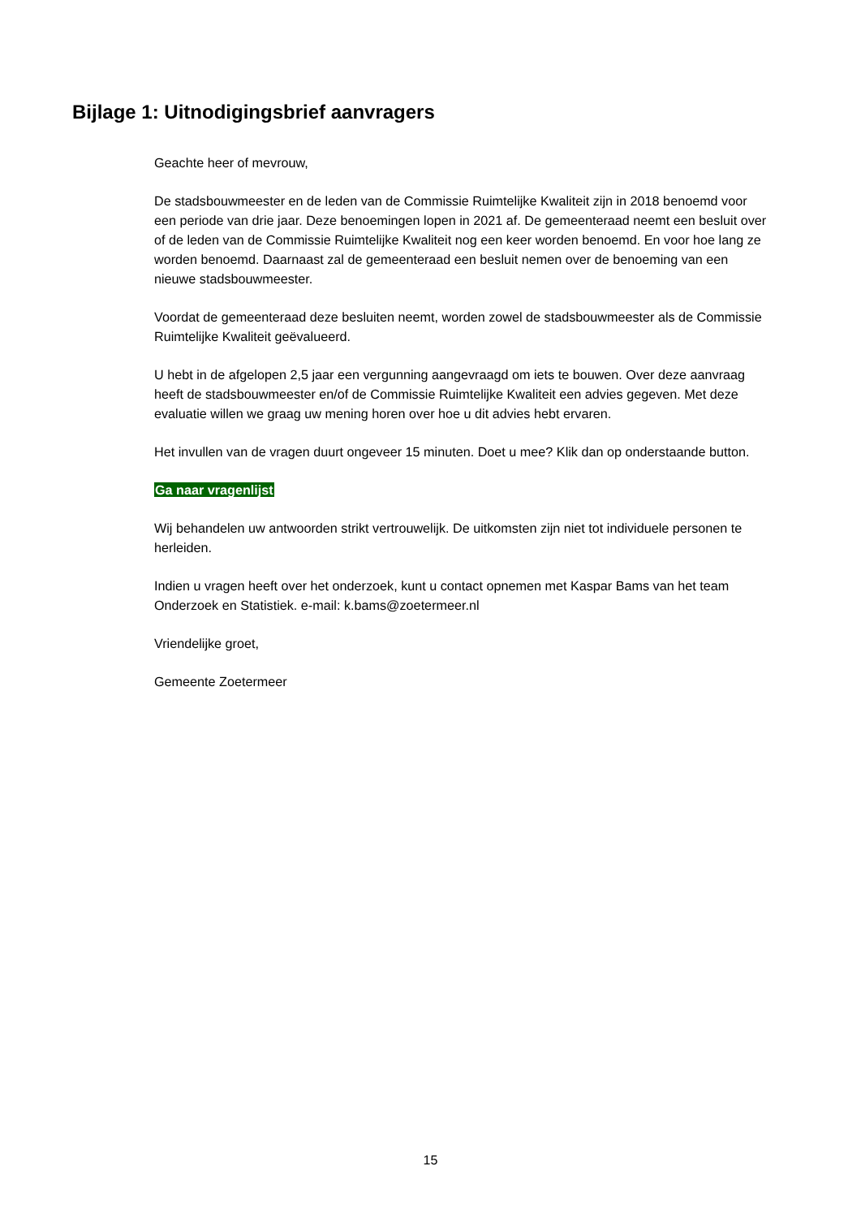Bijlage 1: Uitnodigingsbrief aanvragers
Geachte heer of mevrouw,
De stadsbouwmeester en de leden van de Commissie Ruimtelijke Kwaliteit zijn in 2018 benoemd voor een periode van drie jaar. Deze benoemingen lopen in 2021 af. De gemeenteraad neemt een besluit over of de leden van de Commissie Ruimtelijke Kwaliteit nog een keer worden benoemd. En voor hoe lang ze worden benoemd. Daarnaast zal de gemeenteraad een besluit nemen over de benoeming van een nieuwe stadsbouwmeester.
Voordat de gemeenteraad deze besluiten neemt, worden zowel de stadsbouwmeester als de Commissie Ruimtelijke Kwaliteit geëvalueerd.
U hebt in de afgelopen 2,5 jaar een vergunning aangevraagd om iets te bouwen. Over deze aanvraag heeft de stadsbouwmeester en/of de Commissie Ruimtelijke Kwaliteit een advies gegeven. Met deze evaluatie willen we graag uw mening horen over hoe u dit advies hebt ervaren.
Het invullen van de vragen duurt ongeveer 15 minuten. Doet u mee? Klik dan op onderstaande button.
Ga naar vragenlijst
Wij behandelen uw antwoorden strikt vertrouwelijk. De uitkomsten zijn niet tot individuele personen te herleiden.
Indien u vragen heeft over het onderzoek, kunt u contact opnemen met Kaspar Bams van het team Onderzoek en Statistiek. e-mail: k.bams@zoetermeer.nl
Vriendelijke groet,
Gemeente Zoetermeer
15